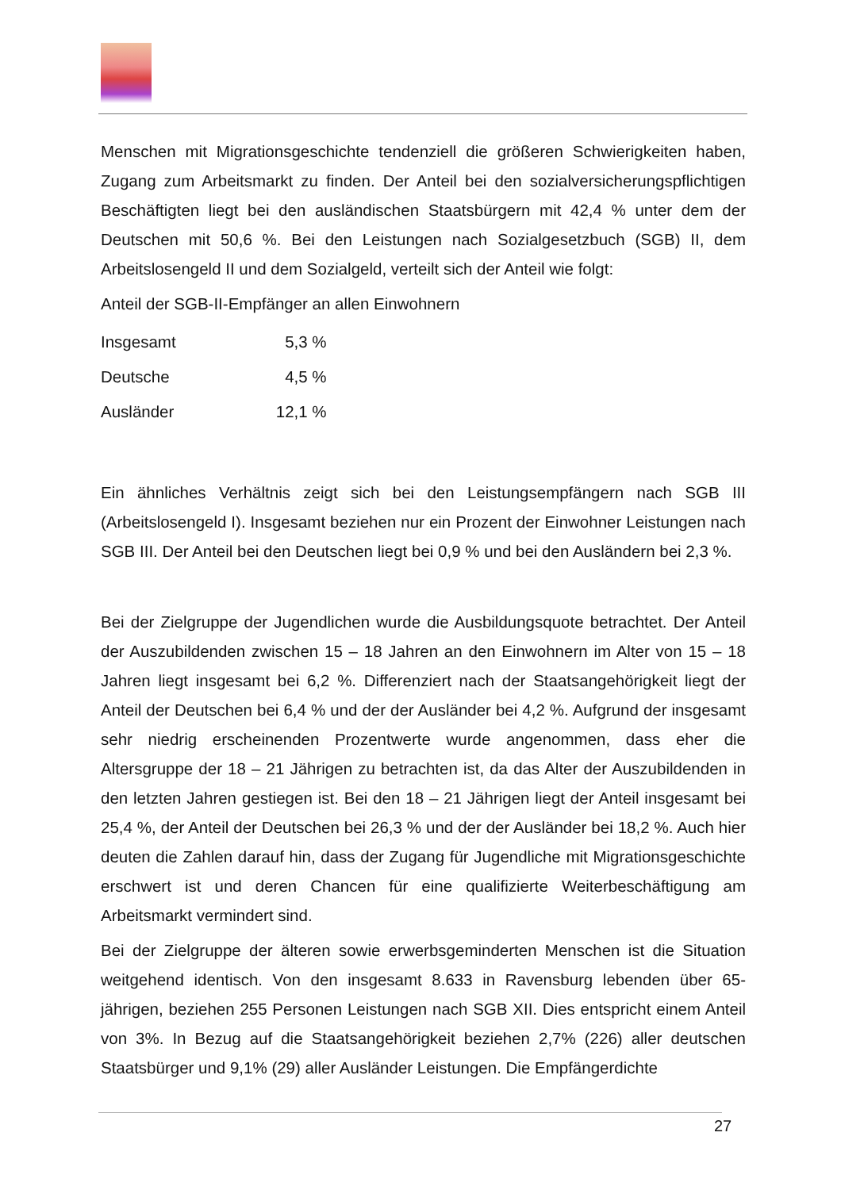Menschen mit Migrationsgeschichte tendenziell die größeren Schwierigkeiten haben, Zugang zum Arbeitsmarkt zu finden. Der Anteil bei den sozialversicherungspflichtigen Beschäftigten liegt bei den ausländischen Staatsbürgern mit 42,4 % unter dem der Deutschen mit 50,6 %. Bei den Leistungen nach Sozialgesetzbuch (SGB) II, dem Arbeitslosengeld II und dem Sozialgeld, verteilt sich der Anteil wie folgt:
Anteil der SGB-II-Empfänger an allen Einwohnern
| Insgesamt | 5,3 % |
| Deutsche | 4,5 % |
| Ausländer | 12,1 % |
Ein ähnliches Verhältnis zeigt sich bei den Leistungsempfängern nach SGB III (Arbeitslosengeld I). Insgesamt beziehen nur ein Prozent der Einwohner Leistungen nach SGB III. Der Anteil bei den Deutschen liegt bei 0,9 % und bei den Ausländern bei 2,3 %.
Bei der Zielgruppe der Jugendlichen wurde die Ausbildungsquote betrachtet. Der Anteil der Auszubildenden zwischen 15 – 18 Jahren an den Einwohnern im Alter von 15 – 18 Jahren liegt insgesamt bei 6,2 %. Differenziert nach der Staatsangehörigkeit liegt der Anteil der Deutschen bei 6,4 % und der der Ausländer bei 4,2 %. Aufgrund der insgesamt sehr niedrig erscheinenden Prozentwerte wurde angenommen, dass eher die Altersgruppe der 18 – 21 Jährigen zu betrachten ist, da das Alter der Auszubildenden in den letzten Jahren gestiegen ist. Bei den 18 – 21 Jährigen liegt der Anteil insgesamt bei 25,4 %, der Anteil der Deutschen bei 26,3 % und der der Ausländer bei 18,2 %. Auch hier deuten die Zahlen darauf hin, dass der Zugang für Jugendliche mit Migrationsgeschichte erschwert ist und deren Chancen für eine qualifizierte Weiterbeschäftigung am Arbeitsmarkt vermindert sind.
Bei der Zielgruppe der älteren sowie erwerbsgeminderten Menschen ist die Situation weitgehend identisch. Von den insgesamt 8.633 in Ravensburg lebenden über 65-jährigen, beziehen 255 Personen Leistungen nach SGB XII. Dies entspricht einem Anteil von 3%. In Bezug auf die Staatsangehörigkeit beziehen 2,7% (226) aller deutschen Staatsbürger und 9,1% (29) aller Ausländer Leistungen. Die Empfängerdichte
27